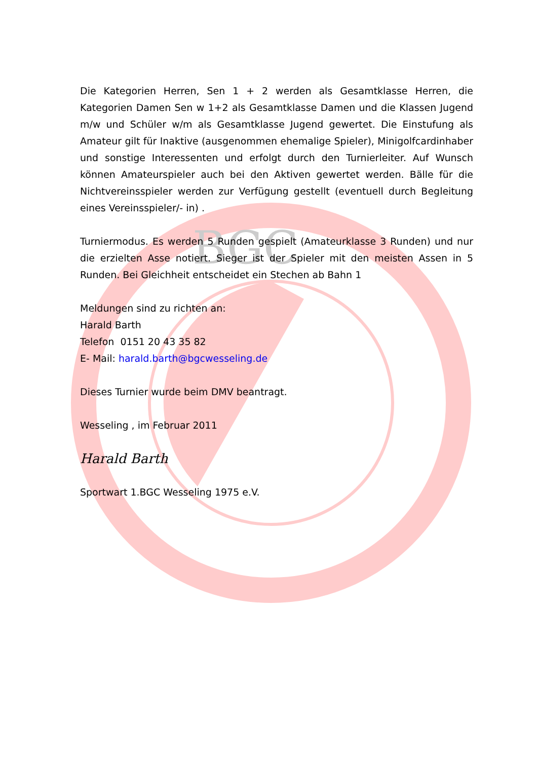BGC
Die Kategorien Herren, Sen 1 + 2 werden als Gesamtklasse Herren, die Kategorien Damen Sen w 1+2 als Gesamtklasse Damen und die Klassen Jugend m/w und Schüler w/m als Gesamtklasse Jugend gewertet. Die Einstufung als Amateur gilt für Inaktive (ausgenommen ehemalige Spieler), Minigolfcardinhaber und sonstige Interessenten und erfolgt durch den Turnierleiter. Auf Wunsch können Amateurspieler auch bei den Aktiven gewertet werden. Bälle für die Nichtvereinsspieler werden zur Verfügung gestellt (eventuell durch Begleitung eines Vereinsspieler/- in) .
Turniermodus. Es werden 5 Runden gespielt (Amateurklasse 3 Runden) und nur die erzielten Asse notiert. Sieger ist der Spieler mit den meisten Assen in 5 Runden. Bei Gleichheit entscheidet ein Stechen ab Bahn 1
Meldungen sind zu richten an:
Harald Barth
Telefon 0151 20 43 35 82
E- Mail: harald.barth@bgcwesseling.de
Dieses Turnier wurde beim DMV beantragt.
Wesseling , im Februar 2011
Harald Barth
Sportwart 1.BGC Wesseling 1975 e.V.